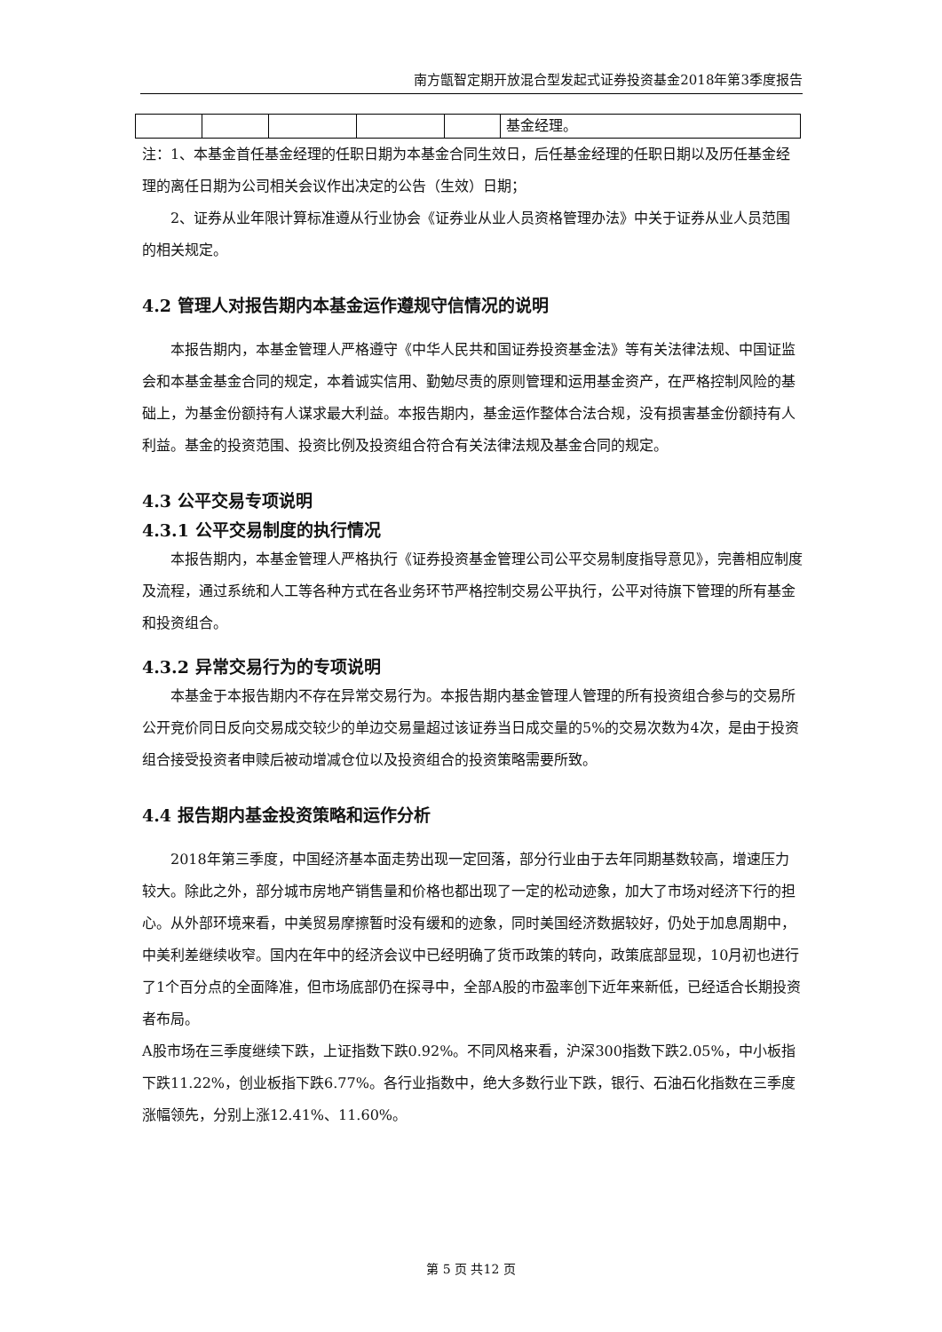南方甑智定期开放混合型发起式证券投资基金2018年第3季度报告
| | | | | | 基金经理。 |
注：1、本基金首任基金经理的任职日期为本基金合同生效日，后任基金经理的任职日期以及历任基金经理的离任日期为公司相关会议作出决定的公告（生效）日期；
2、证券从业年限计算标准遵从行业协会《证券业从业人员资格管理办法》中关于证券从业人员范围的相关规定。
4.2 管理人对报告期内本基金运作遵规守信情况的说明
本报告期内，本基金管理人严格遵守《中华人民共和国证券投资基金法》等有关法律法规、中国证监会和本基金基金合同的规定，本着诚实信用、勤勉尽责的原则管理和运用基金资产，在严格控制风险的基础上，为基金份额持有人谋求最大利益。本报告期内，基金运作整体合法合规，没有损害基金份额持有人利益。基金的投资范围、投资比例及投资组合符合有关法律法规及基金合同的规定。
4.3 公平交易专项说明
4.3.1 公平交易制度的执行情况
本报告期内，本基金管理人严格执行《证券投资基金管理公司公平交易制度指导意见》，完善相应制度及流程，通过系统和人工等各种方式在各业务环节严格控制交易公平执行，公平对待旗下管理的所有基金和投资组合。
4.3.2 异常交易行为的专项说明
本基金于本报告期内不存在异常交易行为。本报告期内基金管理人管理的所有投资组合参与的交易所公开竞价同日反向交易成交较少的单边交易量超过该证券当日成交量的5%的交易次数为4次，是由于投资组合接受投资者申赎后被动增减仓位以及投资组合的投资策略需要所致。
4.4 报告期内基金投资策略和运作分析
2018年第三季度，中国经济基本面走势出现一定回落，部分行业由于去年同期基数较高，增速压力较大。除此之外，部分城市房地产销售量和价格也都出现了一定的松动迹象，加大了市场对经济下行的担心。从外部环境来看，中美贸易摩擦暂时没有缓和的迹象，同时美国经济数据较好，仍处于加息周期中，中美利差继续收窄。国内在年中的经济会议中已经明确了货币政策的转向，政策底部显现，10月初也进行了1个百分点的全面降准，但市场底部仍在探寻中，全部A股的市盈率创下近年来新低，已经适合长期投资者布局。
A股市场在三季度继续下跌，上证指数下跌0.92%。不同风格来看，沪深300指数下跌2.05%，中小板指下跌11.22%，创业板指下跌6.77%。各行业指数中，绝大多数行业下跌，银行、石油石化指数在三季度涨幅领先，分别上涨12.41%、11.60%。
第 5 页 共12 页